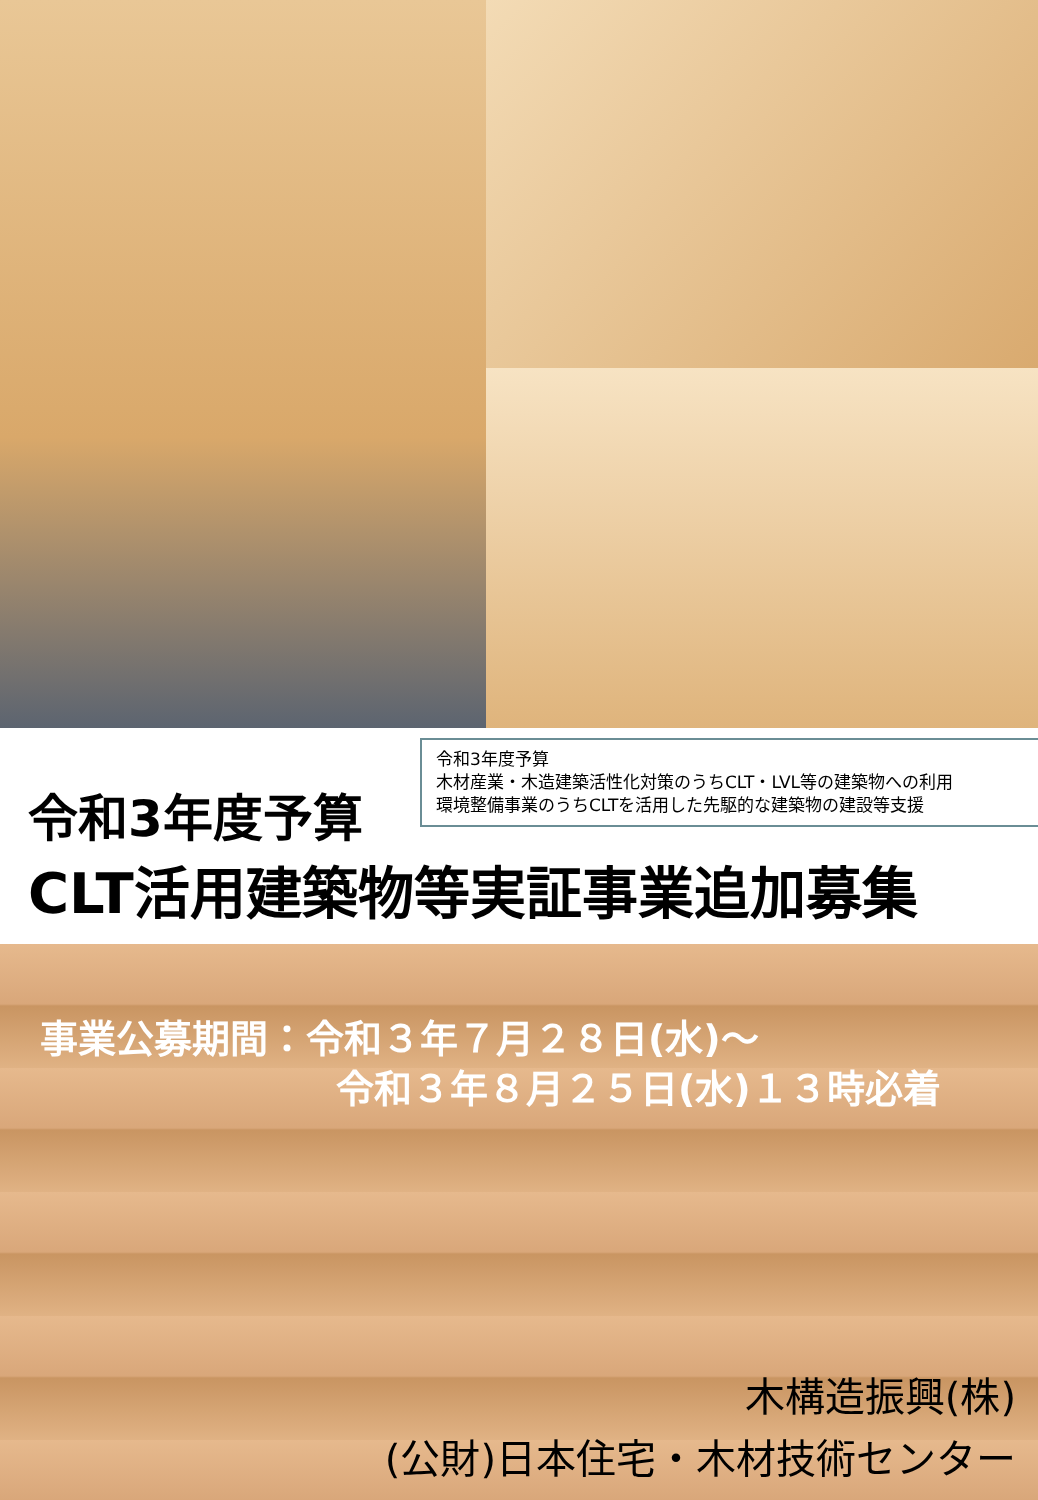令和3年度予算
木材産業・木造建築活性化対策のうちCLT・LVL等の建築物への利用
環境整備事業のうちCLTを活用した先駆的な建築物の建設等支援
令和3年度予算
CLT活用建築物等実証事業追加募集
事業公募期間：令和３年７月２８日(水)～
令和３年８月２５日(水)１３時必着
木構造振興(株)
(公財)日本住宅・木材技術センター